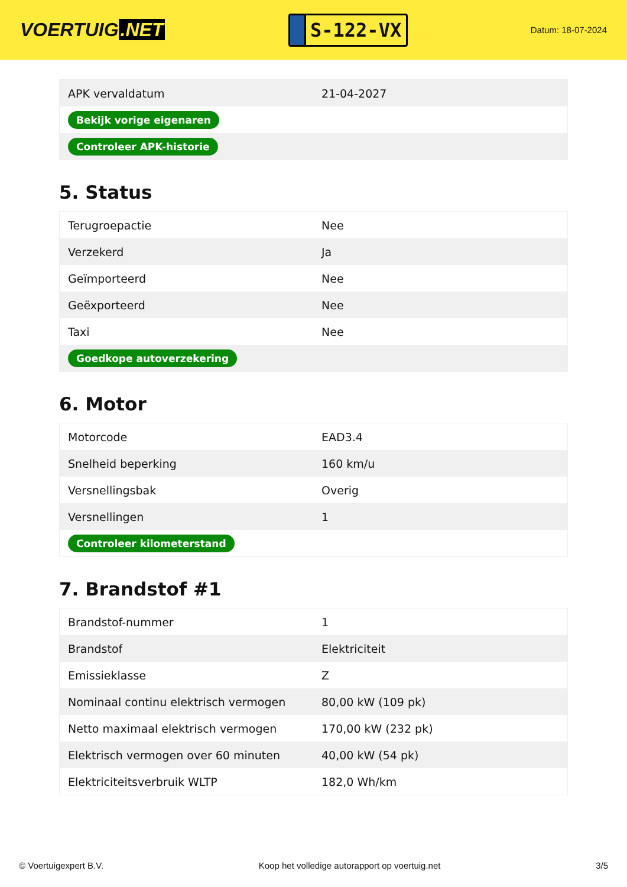VOERTUIG.NET
S-122-VX
Datum: 18-07-2024
| APK vervaldatum | 21-04-2027 |
| Bekijk vorige eigenaren | |
| Controleer APK-historie | |
5. Status
| Terugroepactie | Nee |
| Verzekerd | Ja |
| Geïmporteerd | Nee |
| Geëxporteerd | Nee |
| Taxi | Nee |
| Goedkope autoverzekering | |
6. Motor
| Motorcode | EAD3.4 |
| Snelheid beperking | 160 km/u |
| Versnellingsbak | Overig |
| Versnellingen | 1 |
| Controleer kilometerstand | |
7. Brandstof #1
| Brandstof-nummer | 1 |
| Brandstof | Elektriciteit |
| Emissieklasse | Z |
| Nominaal continu elektrisch vermogen | 80,00 kW (109 pk) |
| Netto maximaal elektrisch vermogen | 170,00 kW (232 pk) |
| Elektrisch vermogen over 60 minuten | 40,00 kW (54 pk) |
| Elektriciteitsverbruik WLTP | 182,0 Wh/km |
© Voertuigexpert B.V. Koop het volledige autorapport op voertuig.net 3/5